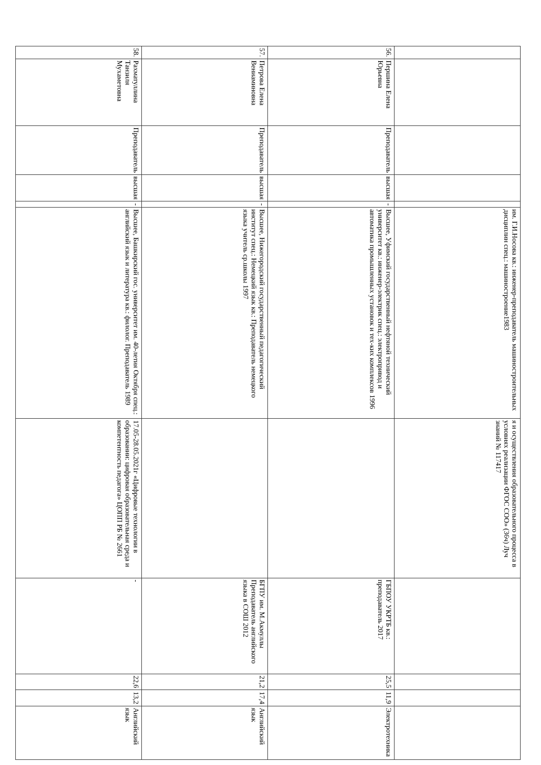| | | | | | им. Г.И.Носова кв.: инженер-преподаватель машиностроительных дисциплин спец.: машиностроение1983 | я и осуществления образовательного процесса в условиях реализации ФГОС СОО» (36ч) Луч знаний № 117417 | | | | |
| 56. | Першина Елена Юрьевна | Преподаватель | высшая | - | Высшее, Уфимский государственный нефтяной технический университет кв.: инженер-электрик спец.: электропривод и автоматика промышленных установок и тех-ких комплексов 1996 | | ГБПОУ УКРТБ кв.: преподаватель 2017 | 25,5 | 11,9 | Электротехника |
| 57. | Петрова Елена Вениаминовна | Преподаватель | высшая | - | Высшее, Нижегородский государственный педагогический институт спец.: Немецкий язык кв.: Преподаватель немецкого языка учитель ср.школы 1997 | | БГПУ им. М.Акмуллы Преподаватель английского языка в СОШ 2012 | 21,2 | 17,4 | Английский язык |
| 58. | Рахматуллина Танзиля Мухаметовна | Преподаватель | высшая | - | Высшее, Башкирский гос. университет им. 40-летия Октября спец.: английский язык и литература кв.: филолог. Преподаватель 1989 | 17.05-28.05.2021г «Цифровые технологии в образовании: цифровая образовательная среда и компетентность педагога» ЦОПП РБ № 2661 | - | 22,6 | 13,2 | Английский язык |